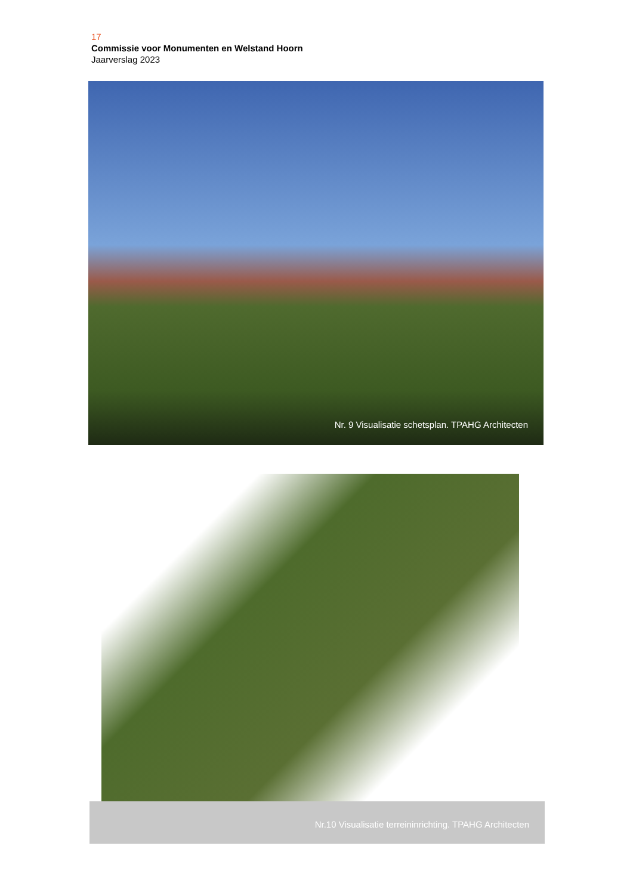17
Commissie voor Monumenten en Welstand Hoorn
Jaarverslag 2023
Nr. 9 Visualisatie schetsplan. TPAHG Architecten
Nr.10 Visualisatie terreininrichting. TPAHG Architecten